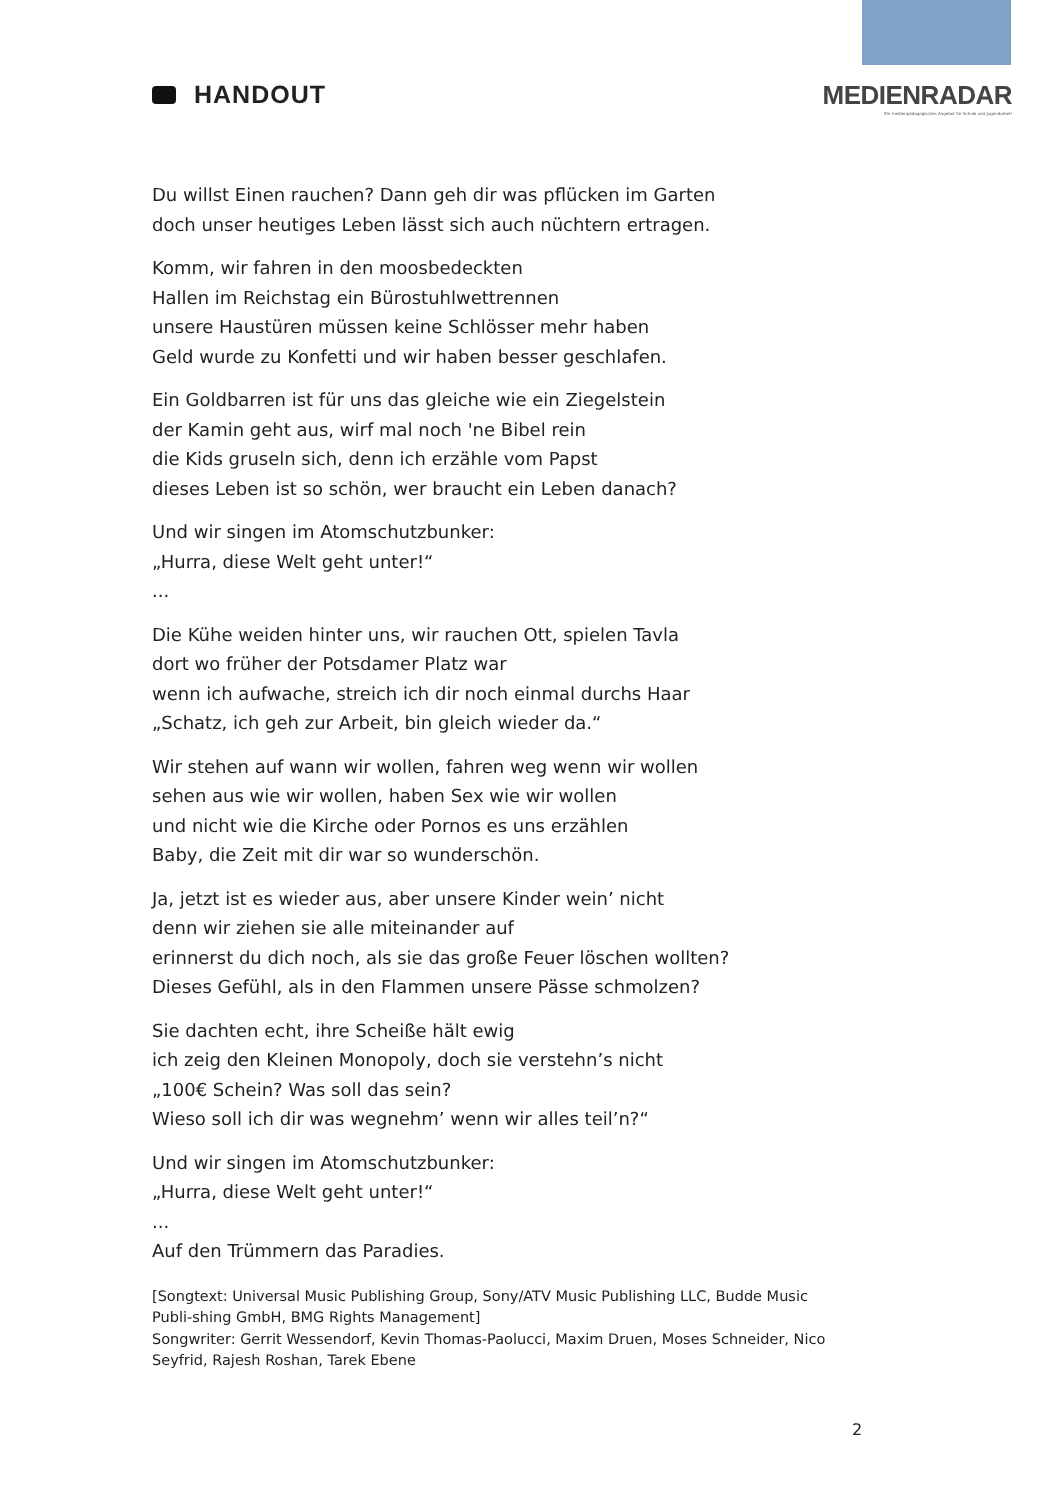HANDOUT MEDIENRADAR
Ein medienpädagogisches Angebot für Schule und Jugendarbeit
Du willst Einen rauchen? Dann geh dir was pflücken im Garten
doch unser heutiges Leben lässt sich auch nüchtern ertragen.
Komm, wir fahren in den moosbedeckten
Hallen im Reichstag ein Bürostuhlwettrennen
unsere Haustüren müssen keine Schlösser mehr haben
Geld wurde zu Konfetti und wir haben besser geschlafen.
Ein Goldbarren ist für uns das gleiche wie ein Ziegelstein
der Kamin geht aus, wirf mal noch 'ne Bibel rein
die Kids gruseln sich, denn ich erzähle vom Papst
dieses Leben ist so schön, wer braucht ein Leben danach?
Und wir singen im Atomschutzbunker:
„Hurra, diese Welt geht unter!“
...
Die Kühe weiden hinter uns, wir rauchen Ott, spielen Tavla
dort wo früher der Potsdamer Platz war
wenn ich aufwache, streich ich dir noch einmal durchs Haar
„Schatz, ich geh zur Arbeit, bin gleich wieder da.“
Wir stehen auf wann wir wollen, fahren weg wenn wir wollen
sehen aus wie wir wollen, haben Sex wie wir wollen
und nicht wie die Kirche oder Pornos es uns erzählen
Baby, die Zeit mit dir war so wunderschön.
Ja, jetzt ist es wieder aus, aber unsere Kinder wein’ nicht
denn wir ziehen sie alle miteinander auf
erinnerst du dich noch, als sie das große Feuer löschen wollten?
Dieses Gefühl, als in den Flammen unsere Pässe schmolzen?
Sie dachten echt, ihre Scheiße hält ewig
ich zeig den Kleinen Monopoly, doch sie verstehn’s nicht
„100€ Schein? Was soll das sein?
Wieso soll ich dir was wegnehm’ wenn wir alles teil’n?“
Und wir singen im Atomschutzbunker:
„Hurra, diese Welt geht unter!“
...
Auf den Trümmern das Paradies.
[Songtext: Universal Music Publishing Group, Sony/ATV Music Publishing LLC, Budde Music Publi-shing GmbH, BMG Rights Management]
Songwriter: Gerrit Wessendorf, Kevin Thomas-Paolucci, Maxim Druen, Moses Schneider, Nico Seyfrid, Rajesh Roshan, Tarek Ebene
2